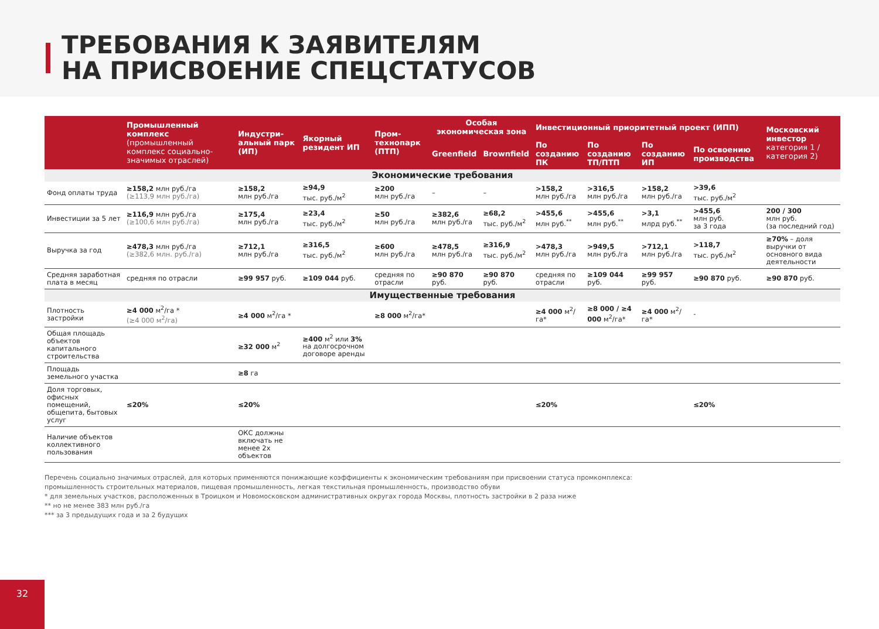ТРЕБОВАНИЯ К ЗАЯВИТЕЛЯМ
НА ПРИСВОЕНИЕ СПЕЦСТАТУСОВ
| | Промышленный комплекс (промышленный комплекс социально-значимых отраслей) | Индустри-альный парк (ИП) | Якорный резидент ИП | Пром-технопарк (ПТП) | Особая экономическая зона | | Инвестиционный приоритетный проект (ИПП) | | | | Московский инвестор категория 1 / категория 2) |
| --- | --- | --- | --- | --- | --- | --- | --- | --- | --- | --- | --- |
| | | | | | Greenfield | Brownfield | По созданию ПК | По созданию ТП/ПТП | По созданию ИП | По освоению производства | |
| Экономические требования | | | | | | | | | | | |
| Фонд оплаты труда | ≥158,2 млн руб./га (≥113,9 млн руб./га) | ≥158,2 млн руб./га | ≥94,9 тыс. руб./м<sup>2</sup> | ≥200 млн руб./га | – | – | >158,2 млн руб./га | >316,5 млн руб./га | >158,2 млн руб./га | >39,6 тыс. руб./м<sup>2</sup> | |
| Инвестиции за 5 лет | ≥116,9 млн руб./га (≥100,6 млн руб./га) | ≥175,4 млн руб./га | ≥23,4 тыс. руб./м<sup>2</sup> | ≥50 млн руб./га | ≥382,6 млн руб./га | ≥68,2 тыс. руб./м<sup>2</sup> | >455,6 млн руб.<sup>**</sup> | >455,6 млн руб.<sup>**</sup> | >3,1 млрд руб.<sup>**</sup> | >455,6 млн руб. за 3 года | 200 / 300 млн руб. (за последний год) |
| Выручка за год | ≥478,3 млн руб./га (≥382,6 млн. руб./га) | ≥712,1 млн руб./га | ≥316,5 тыс. руб./м<sup>2</sup> | ≥600 млн руб./га | ≥478,5 млн руб./га | ≥316,9 тыс. руб./м<sup>2</sup> | >478,3 млн руб./га | >949,5 млн руб./га | >712,1 млн руб./га | >118,7 тыс. руб./м<sup>2</sup> | ≥70% – доля выручки от основного вида деятельности |
| Средняя заработная плата в месяц | средняя по отрасли | ≥99 957 руб. | ≥109 044 руб. | средняя по отрасли | ≥90 870 руб. | ≥90 870 руб. | средняя по отрасли | ≥109 044 руб. | ≥99 957 руб. | ≥90 870 руб. | ≥90 870 руб. |
| Имущественные требования | | | | | | | | | | | |
| Плотность застройки | ≥4 000 м<sup>2</sup>/га * (≥4 000 м<sup>2</sup>/га) | ≥4 000 м<sup>2</sup>/га * | | ≥8 000 м<sup>2</sup>/га* | | | ≥4 000 м<sup>2</sup>/га* | ≥8 000 / ≥4 000 м<sup>2</sup>/га* | ≥4 000 м<sup>2</sup>/га* | - | |
| Общая площадь объектов капитального строительства | | ≥32 000 м<sup>2</sup> | ≥400 м<sup>2</sup> или 3% на долгосрочном договоре аренды | | | | | | | | |
| Площадь земельного участка | | ≥8 га | | | | | | | | | |
| Доля торговых, офисных помещений, общепита, бытовых услуг | ≤20% | ≤20% | | | | | ≤20% | | | ≤20% | |
| Наличие объектов коллективного пользования | | ОКС должны включать не менее 2х объектов | | | | | | | | | |
Перечень социально значимых отраслей, для которых применяются понижающие коэффициенты к экономическим требованиям при присвоении статуса промкомплекса:
промышленность строительных материалов, пищевая промышленность, легкая текстильная промышленность, производство обуви
* для земельных участков, расположенных в Троицком и Новомосковском административных округах города Москвы, плотность застройки в 2 раза ниже
** но не менее 383 млн руб./га
*** за 3 предыдущих года и за 2 будущих
32